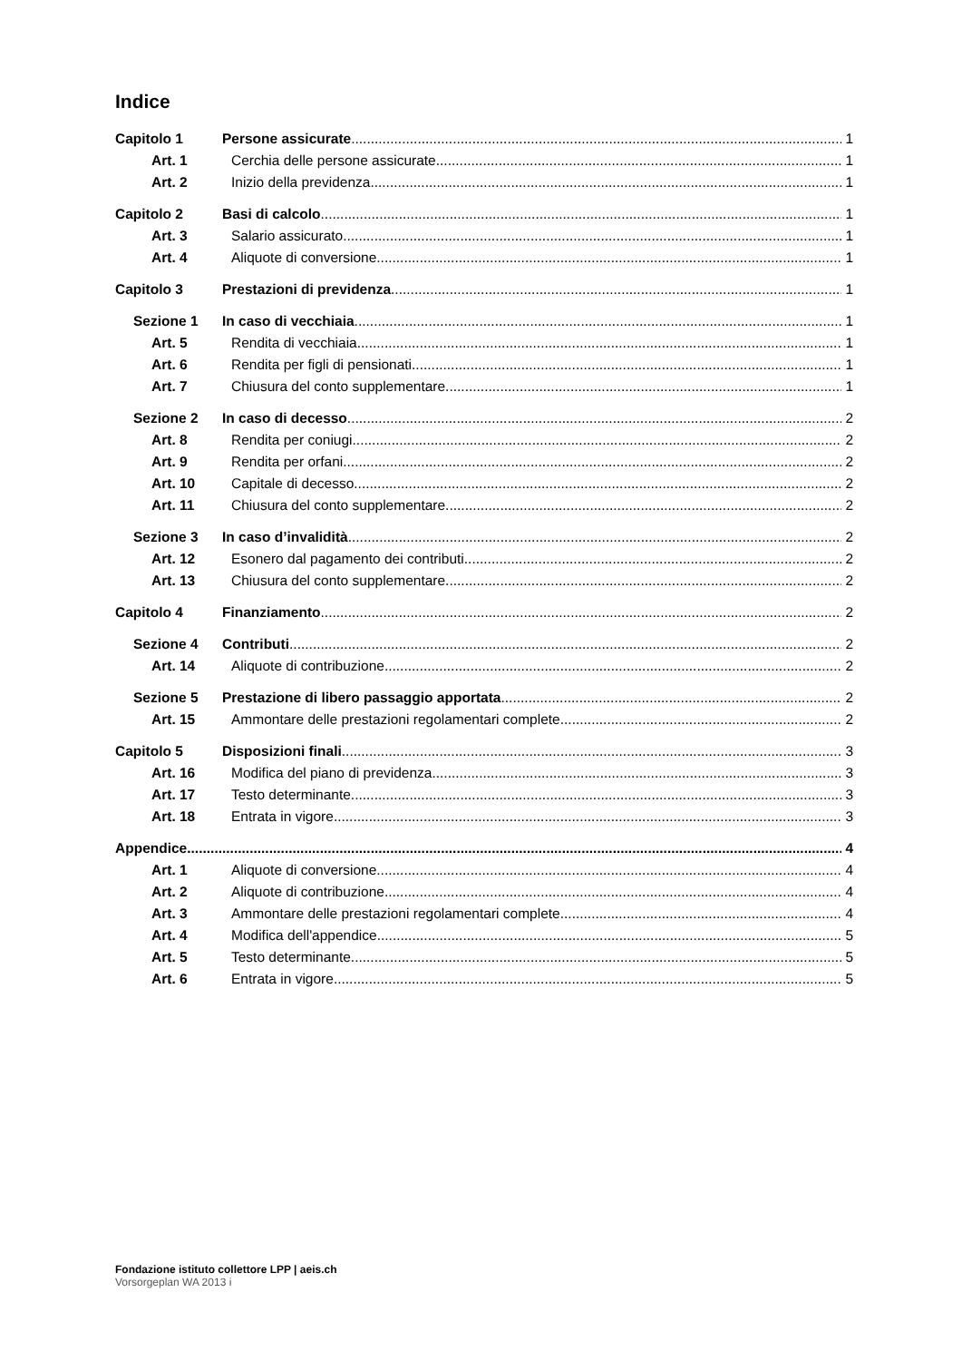Indice
Capitolo 1 Persone assicurate 1
Art. 1 Cerchia delle persone assicurate 1
Art. 2 Inizio della previdenza 1
Capitolo 2 Basi di calcolo 1
Art. 3 Salario assicurato 1
Art. 4 Aliquote di conversione 1
Capitolo 3 Prestazioni di previdenza 1
Sezione 1 In caso di vecchiaia 1
Art. 5 Rendita di vecchiaia 1
Art. 6 Rendita per figli di pensionati 1
Art. 7 Chiusura del conto supplementare 1
Sezione 2 In caso di decesso 2
Art. 8 Rendita per coniugi 2
Art. 9 Rendita per orfani 2
Art. 10 Capitale di decesso 2
Art. 11 Chiusura del conto supplementare 2
Sezione 3 In caso d’invalidità 2
Art. 12 Esonero dal pagamento dei contributi 2
Art. 13 Chiusura del conto supplementare 2
Capitolo 4 Finanziamento 2
Sezione 4 Contributi 2
Art. 14 Aliquote di contribuzione 2
Sezione 5 Prestazione di libero passaggio apportata 2
Art. 15 Ammontare delle prestazioni regolamentari complete 2
Capitolo 5 Disposizioni finali 3
Art. 16 Modifica del piano di previdenza 3
Art. 17 Testo determinante 3
Art. 18 Entrata in vigore 3
Appendice 4
Art. 1 Aliquote di conversione 4
Art. 2 Aliquote di contribuzione 4
Art. 3 Ammontare delle prestazioni regolamentari complete 4
Art. 4 Modifica dell'appendice 5
Art. 5 Testo determinante 5
Art. 6 Entrata in vigore 5
Fondazione istituto collettore LPP | aeis.ch
Vorsorgeplan WA 2013 i